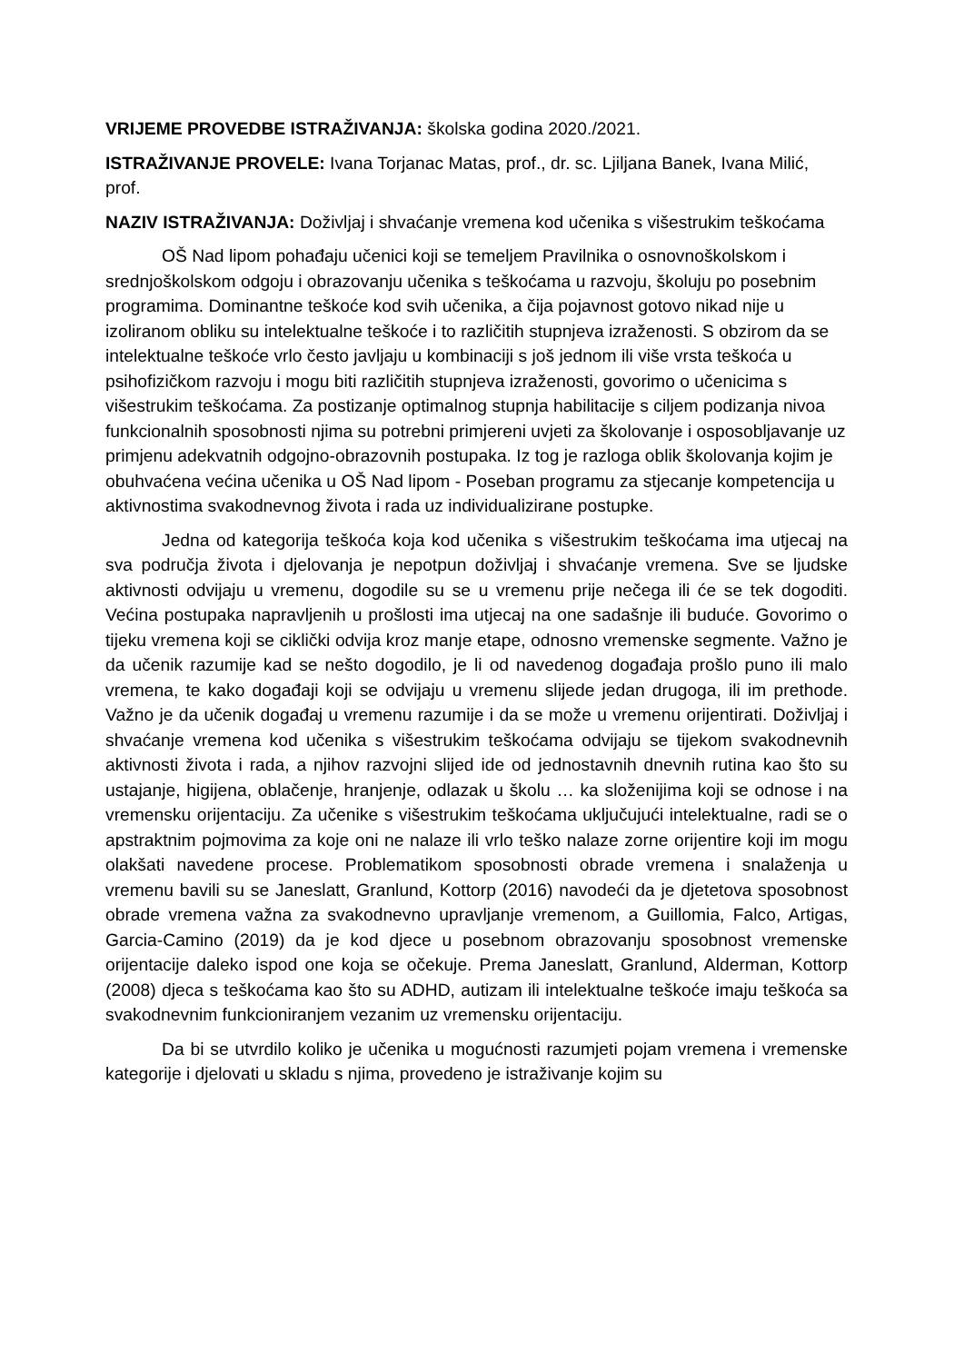VRIJEME PROVEDBE ISTRAŽIVANJA: školska godina 2020./2021.
ISTRAŽIVANJE PROVELE: Ivana Torjanac Matas, prof., dr. sc. Ljiljana Banek, Ivana Milić, prof.
NAZIV ISTRAŽIVANJA: Doživljaj i shvaćanje vremena kod učenika s višestrukim teškoćama
OŠ Nad lipom pohađaju učenici koji se temeljem Pravilnika o osnovnoškolskom i srednjoškolskom odgoju i obrazovanju učenika s teškoćama u razvoju, školuju po posebnim programima. Dominantne teškoće kod svih učenika, a čija pojavnost gotovo nikad nije u izoliranom obliku su intelektualne teškoće i to različitih stupnjeva izraženosti. S obzirom da se intelektualne teškoće vrlo često javljaju u kombinaciji s još jednom ili više vrsta teškoća u psihofizičkom razvoju i mogu biti različitih stupnjeva izraženosti, govorimo o učenicima s višestrukim teškoćama. Za postizanje optimalnog stupnja habilitacije s ciljem podizanja nivoa funkcionalnih sposobnosti njima su potrebni primjereni uvjeti za školovanje i osposobljavanje uz primjenu adekvatnih odgojno-obrazovnih postupaka. Iz tog je razloga oblik školovanja kojim je obuhvaćena većina učenika u OŠ Nad lipom - Poseban programu za stjecanje kompetencija u aktivnostima svakodnevnog života i rada uz individualizirane postupke.
Jedna od kategorija teškoća koja kod učenika s višestrukim teškoćama ima utjecaj na sva područja života i djelovanja je nepotpun doživljaj i shvaćanje vremena. Sve se ljudske aktivnosti odvijaju u vremenu, dogodile su se u vremenu prije nečega ili će se tek dogoditi. Većina postupaka napravljenih u prošlosti ima utjecaj na one sadašnje ili buduće. Govorimo o tijeku vremena koji se ciklički odvija kroz manje etape, odnosno vremenske segmente. Važno je da učenik razumije kad se nešto dogodilo, je li od navedenog događaja prošlo puno ili malo vremena, te kako događaji koji se odvijaju u vremenu slijede jedan drugoga, ili im prethode. Važno je da učenik događaj u vremenu razumije i da se može u vremenu orijentirati. Doživljaj i shvaćanje vremena kod učenika s višestrukim teškoćama odvijaju se tijekom svakodnevnih aktivnosti života i rada, a njihov razvojni slijed ide od jednostavnih dnevnih rutina kao što su ustajanje, higijena, oblačenje, hranjenje, odlazak u školu … ka složenijima koji se odnose i na vremensku orijentaciju. Za učenike s višestrukim teškoćama uključujući intelektualne, radi se o apstraktnim pojmovima za koje oni ne nalaze ili vrlo teško nalaze zorne orijentire koji im mogu olakšati navedene procese. Problematikom sposobnosti obrade vremena i snalaženja u vremenu bavili su se Janeslatt, Granlund, Kottorp (2016) navodeći da je djetetova sposobnost obrade vremena važna za svakodnevno upravljanje vremenom, a Guillomia, Falco, Artigas, Garcia-Camino (2019) da je kod djece u posebnom obrazovanju sposobnost vremenske orijentacije daleko ispod one koja se očekuje. Prema Janeslatt, Granlund, Alderman, Kottorp (2008) djeca s teškoćama kao što su ADHD, autizam ili intelektualne teškoće imaju teškoća sa svakodnevnim funkcioniranjem vezanim uz vremensku orijentaciju.
Da bi se utvrdilo koliko je učenika u mogućnosti razumjeti pojam vremena i vremenske kategorije i djelovati u skladu s njima, provedeno je istraživanje kojim su